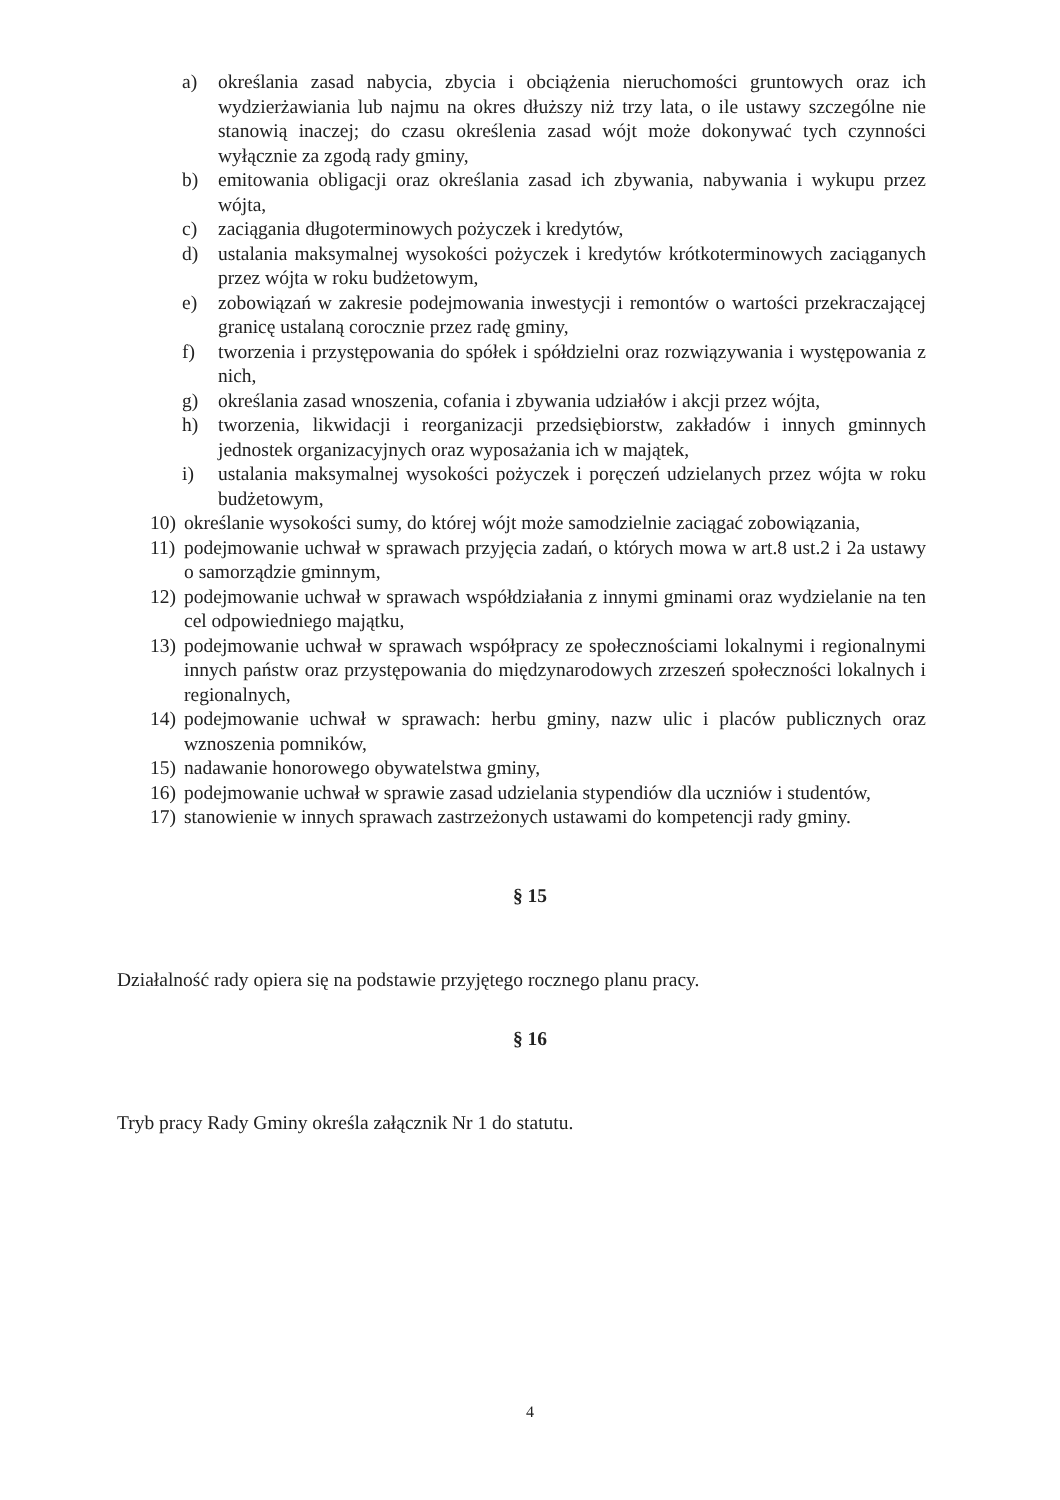a) określania zasad nabycia, zbycia i obciążenia nieruchomości gruntowych oraz ich wydzierżawiania lub najmu na okres dłuższy niż trzy lata, o ile ustawy szczególne nie stanowią inaczej; do czasu określenia zasad wójt może dokonywać tych czynności wyłącznie za zgodą rady gminy,
b) emitowania obligacji oraz określania zasad ich zbywania, nabywania i wykupu przez wójta,
c) zaciągania długoterminowych pożyczek i kredytów,
d) ustalania maksymalnej wysokości pożyczek i kredytów krótkoterminowych zaciąganych przez wójta w roku budżetowym,
e) zobowiązań w zakresie podejmowania inwestycji i remontów o wartości przekraczającej granicę ustalaną corocznie przez radę gminy,
f) tworzenia i przystępowania do spółek i spółdzielni oraz rozwiązywania i występowania z nich,
g) określania zasad wnoszenia, cofania i zbywania udziałów i akcji przez wójta,
h) tworzenia, likwidacji i reorganizacji przedsiębiorstw, zakładów i innych gminnych jednostek organizacyjnych oraz wyposażania ich w majątek,
i) ustalania maksymalnej wysokości pożyczek i poręczeń udzielanych przez wójta w roku budżetowym,
10) określanie wysokości sumy, do której wójt może samodzielnie zaciągać zobowiązania,
11) podejmowanie uchwał w sprawach przyjęcia zadań, o których mowa w art.8 ust.2 i 2a ustawy o samorządzie gminnym,
12) podejmowanie uchwał w sprawach współdziałania z innymi gminami oraz wydzielanie na ten cel odpowiedniego majątku,
13) podejmowanie uchwał w sprawach współpracy ze społecznościami lokalnymi i regionalnymi innych państw oraz przystępowania do międzynarodowych zrzeszeń społeczności lokalnych i regionalnych,
14) podejmowanie uchwał w sprawach: herbu gminy, nazw ulic i placów publicznych oraz wznoszenia pomników,
15) nadawanie honorowego obywatelstwa gminy,
16) podejmowanie uchwał w sprawie zasad udzielania stypendiów dla uczniów i studentów,
17) stanowienie w innych sprawach zastrzeżonych ustawami do kompetencji rady gminy.
§ 15
Działalność rady opiera się na podstawie przyjętego rocznego planu pracy.
§ 16
Tryb pracy Rady Gminy określa załącznik Nr 1 do statutu.
4